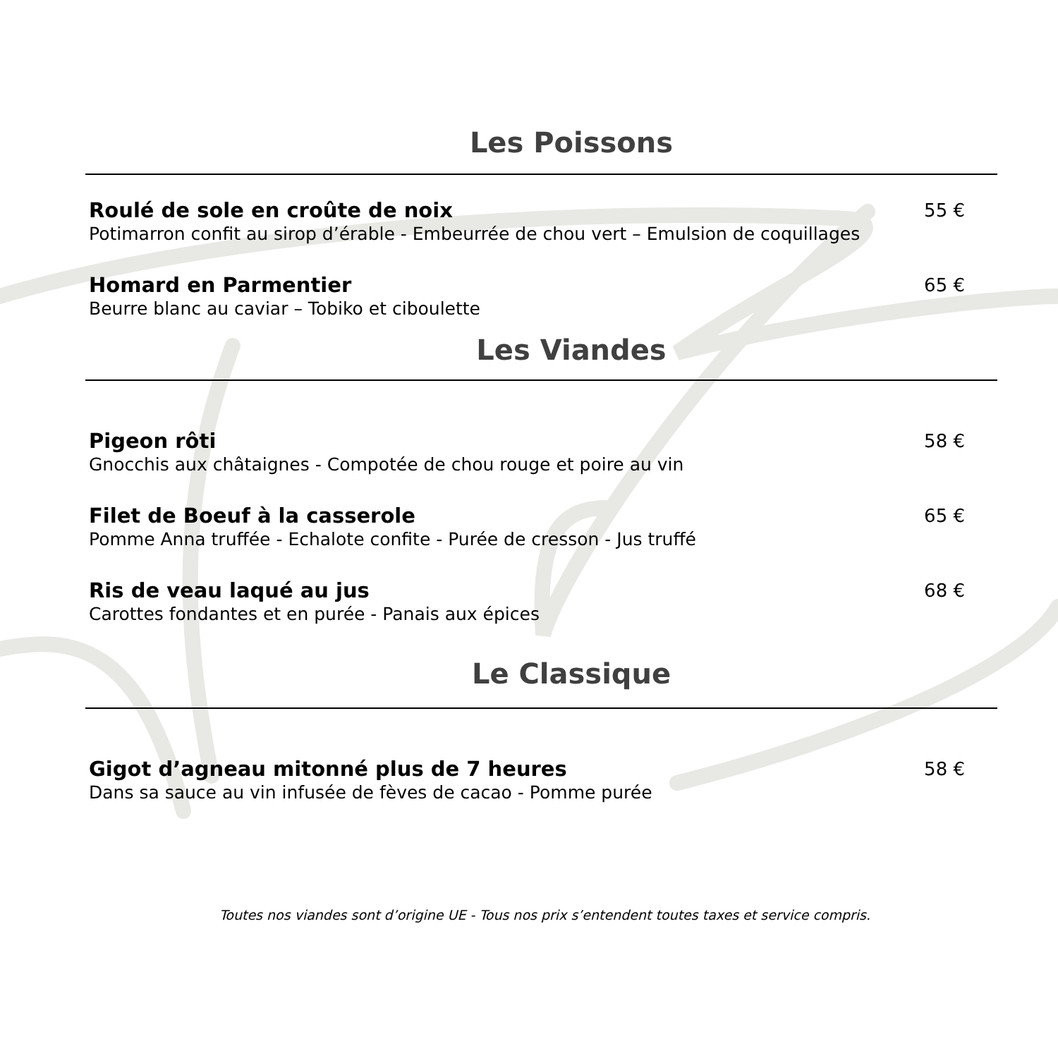Les Poissons
Roulé de sole en croûte de noix 55 €
Potimarron confit au sirop d’érable - Embeurrée de chou vert – Emulsion de coquillages
Homard en Parmentier 65 €
Beurre blanc au caviar – Tobiko et ciboulette
Les Viandes
Pigeon rôti 58 €
Gnocchis aux châtaignes - Compotée de chou rouge et poire au vin
Filet de Boeuf à la casserole 65 €
Pomme Anna truffée - Echalote confite - Purée de cresson - Jus truffé
Ris de veau laqué au jus 68 €
Carottes fondantes et en purée - Panais aux épices
Le Classique
Gigot d’agneau mitonné plus de 7 heures 58 €
Dans sa sauce au vin infusée de fèves de cacao - Pomme purée
Toutes nos viandes sont d’origine UE - Tous nos prix s’entendent toutes taxes et service compris.